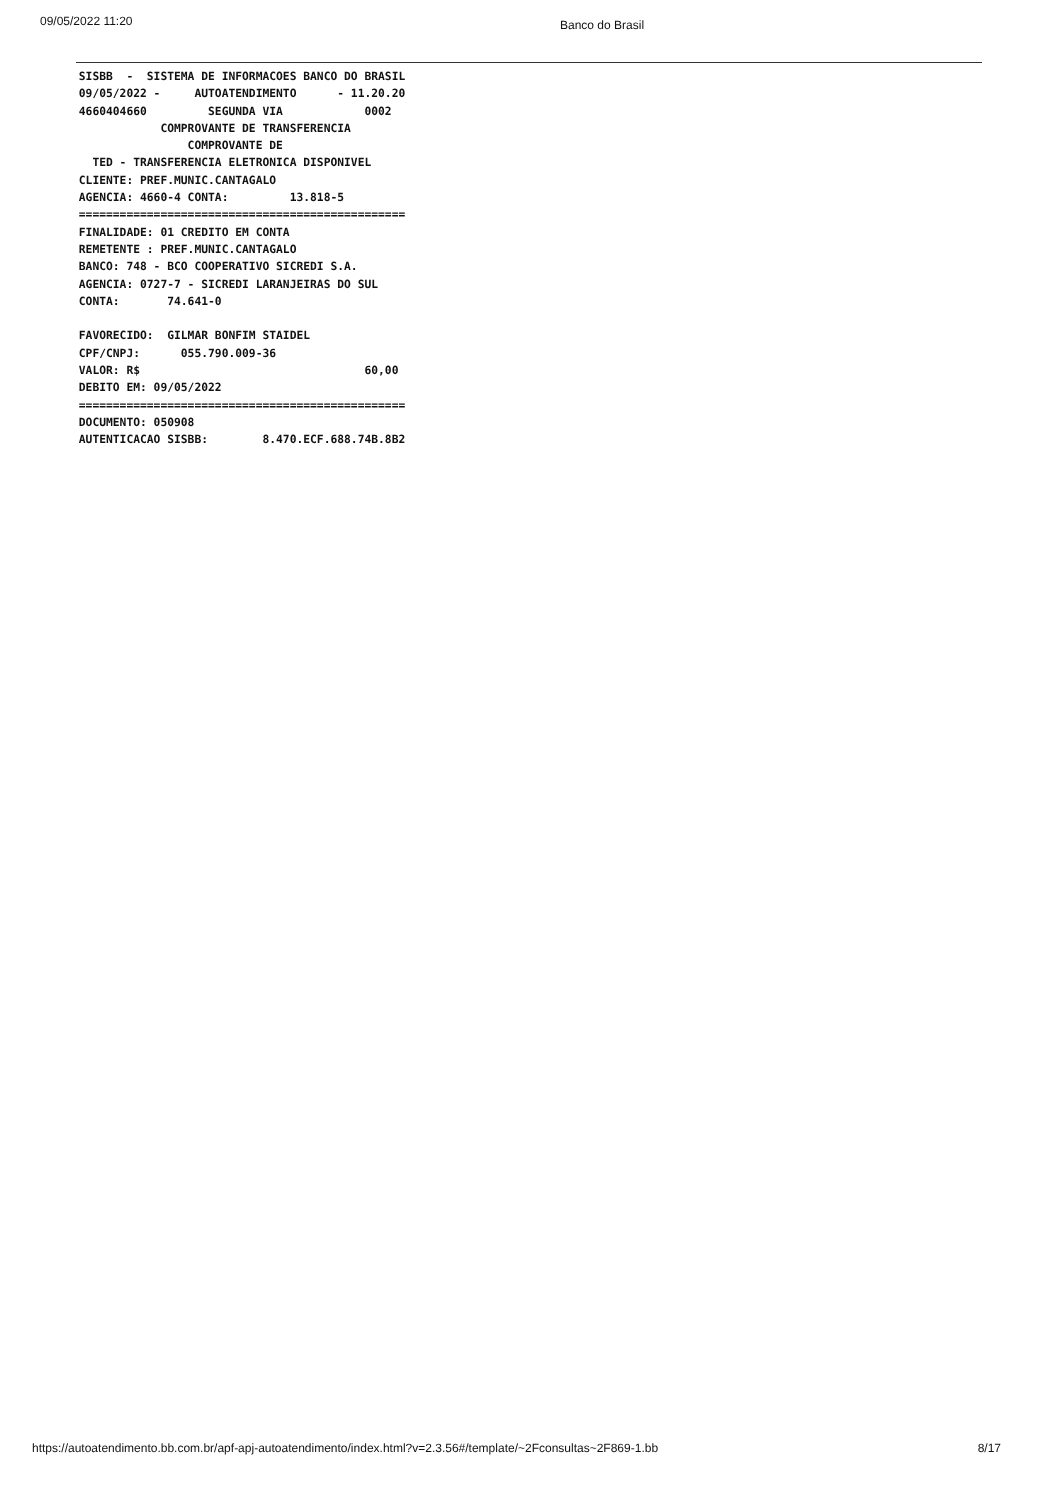09/05/2022 11:20 Banco do Brasil
 SISBB  -  SISTEMA DE INFORMACOES BANCO DO BRASIL
 09/05/2022 -     AUTOATENDIMENTO      - 11.20.20
 4660404660         SEGUNDA VIA            0002
             COMPROVANTE DE TRANSFERENCIA
                 COMPROVANTE DE
   TED - TRANSFERENCIA ELETRONICA DISPONIVEL
 CLIENTE: PREF.MUNIC.CANTAGALO
 AGENCIA: 4660-4 CONTA:         13.818-5
 ================================================
 FINALIDADE: 01 CREDITO EM CONTA
 REMETENTE : PREF.MUNIC.CANTAGALO
 BANCO: 748 - BCO COOPERATIVO SICREDI S.A.
 AGENCIA: 0727-7 - SICREDI LARANJEIRAS DO SUL
 CONTA:       74.641-0

 FAVORECIDO:  GILMAR BONFIM STAIDEL
 CPF/CNPJ:      055.790.009-36
 VALOR: R$                                 60,00
 DEBITO EM: 09/05/2022
 ================================================
 DOCUMENTO: 050908
 AUTENTICACAO SISBB:        8.470.ECF.688.74B.8B2
https://autoatendimento.bb.com.br/apf-apj-autoatendimento/index.html?v=2.3.56#/template/~2Fconsultas~2F869-1.bb 8/17